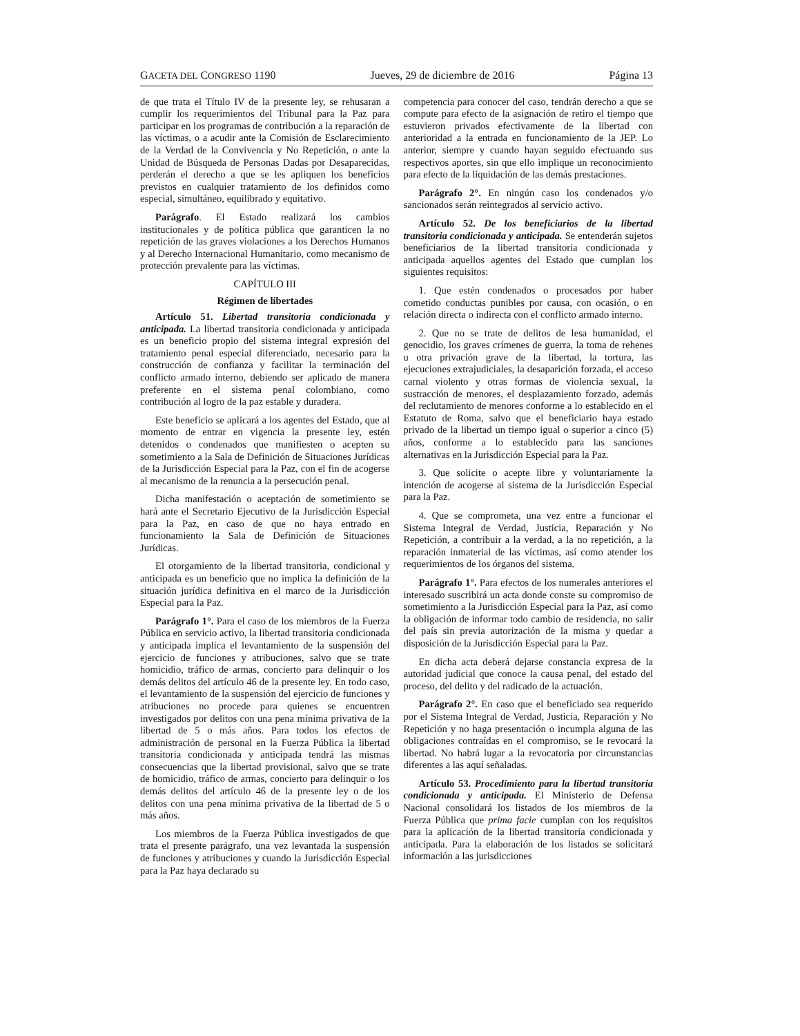GACETA DEL CONGRESO 1190 Jueves, 29 de diciembre de 2016 Página 13
de que trata el Título IV de la presente ley, se rehusaran a cumplir los requerimientos del Tribunal para la Paz para participar en los programas de contribución a la reparación de las víctimas, o a acudir ante la Comisión de Esclarecimiento de la Verdad de la Convivencia y No Repetición, o ante la Unidad de Búsqueda de Personas Dadas por Desaparecidas, perderán el derecho a que se les apliquen los beneficios previstos en cualquier tratamiento de los definidos como especial, simultáneo, equilibrado y equitativo.
Parágrafo. El Estado realizará los cambios institucionales y de política pública que garanticen la no repetición de las graves violaciones a los Derechos Humanos y al Derecho Internacional Humanitario, como mecanismo de protección prevalente para las víctimas.
CAPÍTULO III
Régimen de libertades
Artículo 51. Libertad transitoria condicionada y anticipada. La libertad transitoria condicionada y anticipada es un beneficio propio del sistema integral expresión del tratamiento penal especial diferenciado, necesario para la construcción de confianza y facilitar la terminación del conflicto armado interno, debiendo ser aplicado de manera preferente en el sistema penal colombiano, como contribución al logro de la paz estable y duradera.
Este beneficio se aplicará a los agentes del Estado, que al momento de entrar en vigencia la presente ley, estén detenidos o condenados que manifiesten o acepten su sometimiento a la Sala de Definición de Situaciones Jurídicas de la Jurisdicción Especial para la Paz, con el fin de acogerse al mecanismo de la renuncia a la persecución penal.
Dicha manifestación o aceptación de sometimiento se hará ante el Secretario Ejecutivo de la Jurisdicción Especial para la Paz, en caso de que no haya entrado en funcionamiento la Sala de Definición de Situaciones Jurídicas.
El otorgamiento de la libertad transitoria, condicional y anticipada es un beneficio que no implica la definición de la situación jurídica definitiva en el marco de la Jurisdicción Especial para la Paz.
Parágrafo 1°. Para el caso de los miembros de la Fuerza Pública en servicio activo, la libertad transitoria condicionada y anticipada implica el levantamiento de la suspensión del ejercicio de funciones y atribuciones, salvo que se trate homicidio, tráfico de armas, concierto para delinquir o los demás delitos del artículo 46 de la presente ley. En todo caso, el levantamiento de la suspensión del ejercicio de funciones y atribuciones no procede para quienes se encuentren investigados por delitos con una pena mínima privativa de la libertad de 5 o más años. Para todos los efectos de administración de personal en la Fuerza Pública la libertad transitoria condicionada y anticipada tendrá las mismas consecuencias que la libertad provisional, salvo que se trate de homicidio, tráfico de armas, concierto para delinquir o los demás delitos del artículo 46 de la presente ley o de los delitos con una pena mínima privativa de la libertad de 5 o más años.
Los miembros de la Fuerza Pública investigados de que trata el presente parágrafo, una vez levantada la suspensión de funciones y atribuciones y cuando la Jurisdicción Especial para la Paz haya declarado su
competencia para conocer del caso, tendrán derecho a que se compute para efecto de la asignación de retiro el tiempo que estuvieron privados efectivamente de la libertad con anterioridad a la entrada en funcionamiento de la JEP. Lo anterior, siempre y cuando hayan seguido efectuando sus respectivos aportes, sin que ello implique un reconocimiento para efecto de la liquidación de las demás prestaciones.
Parágrafo 2°. En ningún caso los condenados y/o sancionados serán reintegrados al servicio activo.
Artículo 52. De los beneficiarios de la libertad transitoria condicionada y anticipada. Se entenderán sujetos beneficiarios de la libertad transitoria condicionada y anticipada aquellos agentes del Estado que cumplan los siguientes requisitos:
1. Que estén condenados o procesados por haber cometido conductas punibles por causa, con ocasión, o en relación directa o indirecta con el conflicto armado interno.
2. Que no se trate de delitos de lesa humanidad, el genocidio, los graves crímenes de guerra, la toma de rehenes u otra privación grave de la libertad, la tortura, las ejecuciones extrajudiciales, la desaparición forzada, el acceso carnal violento y otras formas de violencia sexual, la sustracción de menores, el desplazamiento forzado, además del reclutamiento de menores conforme a lo establecido en el Estatuto de Roma, salvo que el beneficiario haya estado privado de la libertad un tiempo igual o superior a cinco (5) años, conforme a lo establecido para las sanciones alternativas en la Jurisdicción Especial para la Paz.
3. Que solicite o acepte libre y voluntariamente la intención de acogerse al sistema de la Jurisdicción Especial para la Paz.
4. Que se comprometa, una vez entre a funcionar el Sistema Integral de Verdad, Justicia, Reparación y No Repetición, a contribuir a la verdad, a la no repetición, a la reparación inmaterial de las víctimas, así como atender los requerimientos de los órganos del sistema.
Parágrafo 1°. Para efectos de los numerales anteriores el interesado suscribirá un acta donde conste su compromiso de sometimiento a la Jurisdicción Especial para la Paz, así como la obligación de informar todo cambio de residencia, no salir del país sin previa autorización de la misma y quedar a disposición de la Jurisdicción Especial para la Paz.
En dicha acta deberá dejarse constancia expresa de la autoridad judicial que conoce la causa penal, del estado del proceso, del delito y del radicado de la actuación.
Parágrafo 2°. En caso que el beneficiado sea requerido por el Sistema Integral de Verdad, Justicia, Reparación y No Repetición y no haga presentación o incumpla alguna de las obligaciones contraídas en el compromiso, se le revocará la libertad. No habrá lugar a la revocatoria por circunstancias diferentes a las aquí señaladas.
Artículo 53. Procedimiento para la libertad transitoria condicionada y anticipada. El Ministerio de Defensa Nacional consolidará los listados de los miembros de la Fuerza Pública que prima facie cumplan con los requisitos para la aplicación de la libertad transitoria condicionada y anticipada. Para la elaboración de los listados se solicitará información a las jurisdicciones